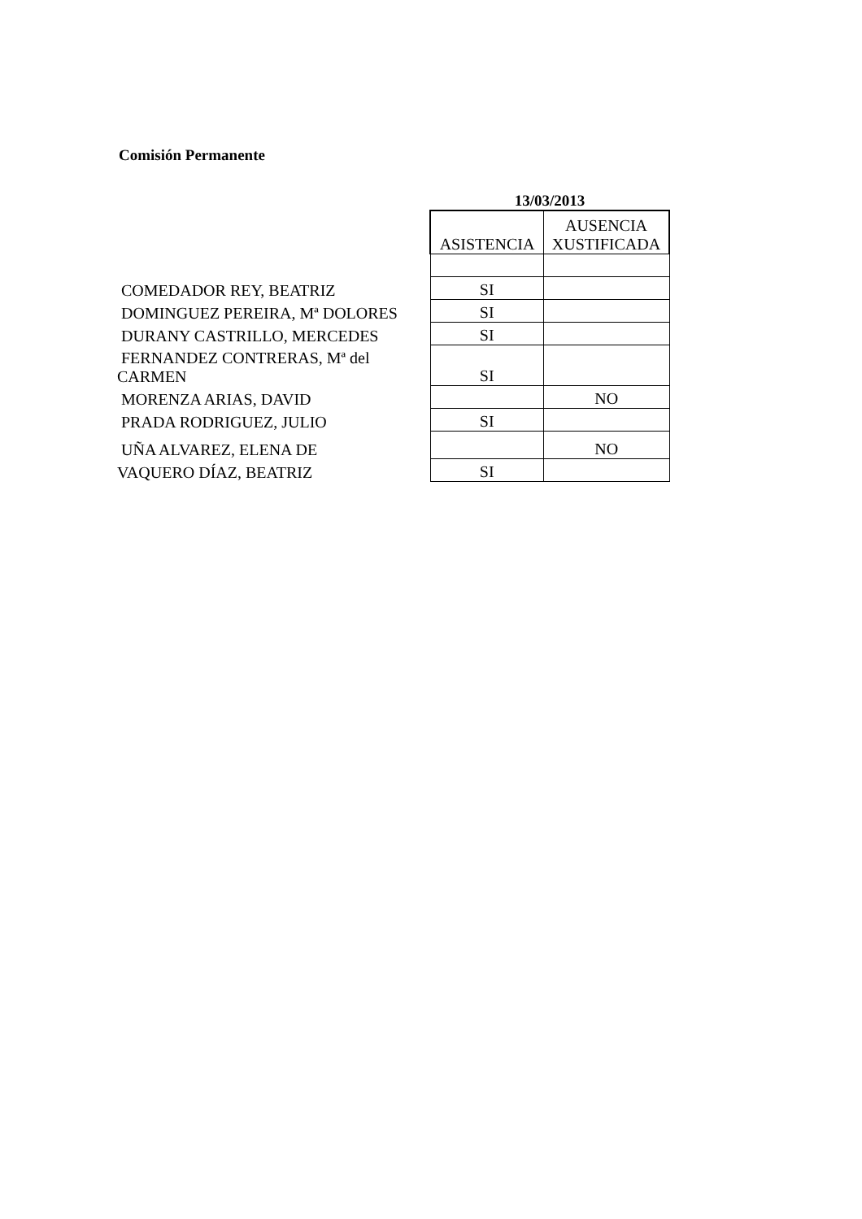Comisión Permanente
| | 13/03/2013 | |
| | ASISTENCIA | AUSENCIA XUSTIFICADA |
| COMEDADOR REY, BEATRIZ | SI | |
| DOMINGUEZ PEREIRA, Mª DOLORES | SI | |
| DURANY CASTRILLO, MERCEDES | SI | |
| FERNANDEZ CONTRERAS, Mª del CARMEN | SI | |
| MORENZA ARIAS, DAVID | | NO |
| PRADA RODRIGUEZ, JULIO | SI | |
| UÑA ALVAREZ, ELENA DE | | NO |
| VAQUERO DÍAZ, BEATRIZ | SI | |